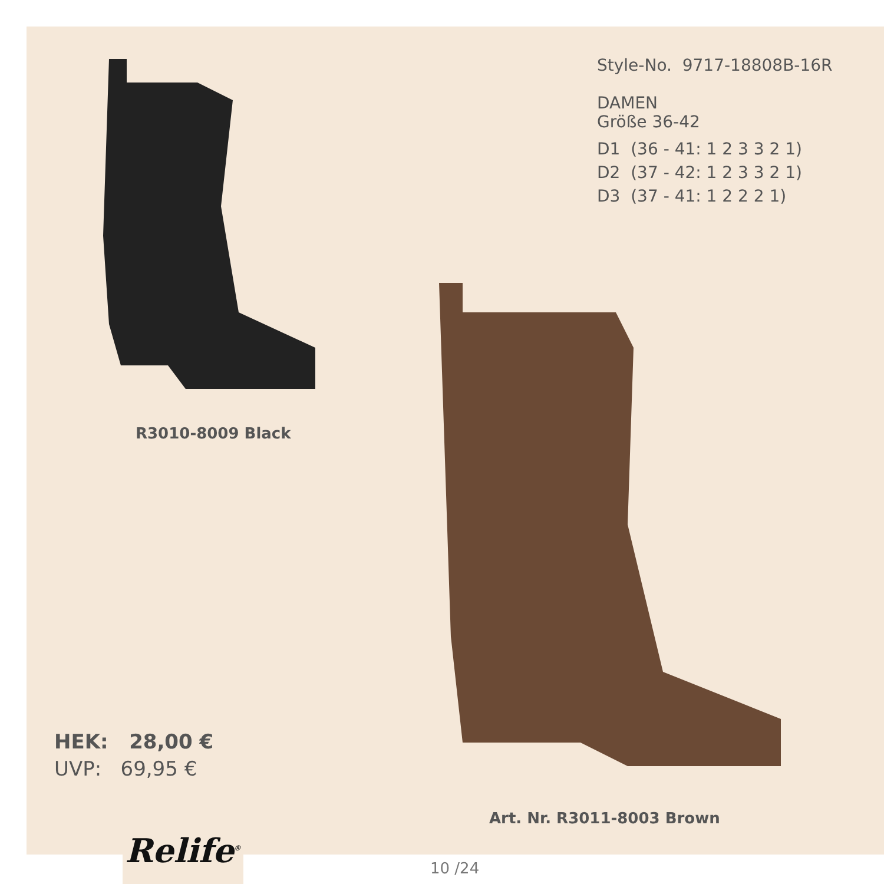Style-No. 9717-18808B-16R
DAMEN
Größe 36-42
D1 (36 - 41: 1 2 3 3 2 1)
D2 (37 - 42: 1 2 3 3 2 1)
D3 (37 - 41: 1 2 2 2 1)
R3010-8009 Black
HEK: 28,00 €
UVP: 69,95 €
Art. Nr. R3011-8003 Brown
Relife<sup>®</sup>
10 /24